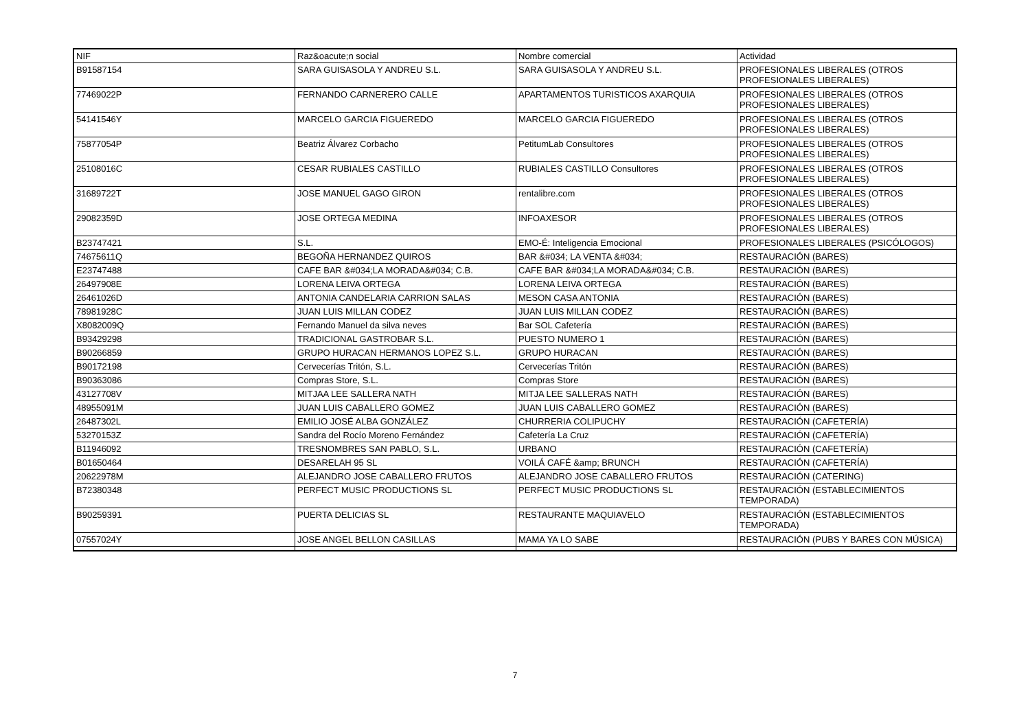| NIF | Raz&oacute;n social | Nombre comercial | Actividad |
| --- | --- | --- | --- |
| B91587154 | SARA GUISASOLA Y ANDREU S.L. | SARA GUISASOLA Y ANDREU S.L. | PROFESIONALES LIBERALES (OTROS PROFESIONALES LIBERALES) |
| 77469022P | FERNANDO CARNERERO CALLE | APARTAMENTOS TURISTICOS AXARQUIA | PROFESIONALES LIBERALES (OTROS PROFESIONALES LIBERALES) |
| 54141546Y | MARCELO GARCIA FIGUEREDO | MARCELO GARCIA FIGUEREDO | PROFESIONALES LIBERALES (OTROS PROFESIONALES LIBERALES) |
| 75877054P | Beatriz Álvarez Corbacho | PetitumLab Consultores | PROFESIONALES LIBERALES (OTROS PROFESIONALES LIBERALES) |
| 25108016C | CESAR RUBIALES CASTILLO | RUBIALES CASTILLO Consultores | PROFESIONALES LIBERALES (OTROS PROFESIONALES LIBERALES) |
| 31689722T | JOSE MANUEL GAGO GIRON | rentalibre.com | PROFESIONALES LIBERALES (OTROS PROFESIONALES LIBERALES) |
| 29082359D | JOSE ORTEGA MEDINA | INFOAXESOR | PROFESIONALES LIBERALES (OTROS PROFESIONALES LIBERALES) |
| B23747421 | S.L. | EMO-É: Inteligencia Emocional | PROFESIONALES LIBERALES (PSICÓLOGOS) |
| 74675611Q | BEGOÑA HERNANDEZ QUIROS | BAR &#034; LA VENTA &#034; | RESTAURACIÓN (BARES) |
| E23747488 | CAFE BAR &#034;LA MORADA&#034; C.B. | CAFE BAR &#034;LA MORADA&#034; C.B. | RESTAURACIÓN (BARES) |
| 26497908E | LORENA LEIVA ORTEGA | LORENA LEIVA ORTEGA | RESTAURACIÓN (BARES) |
| 26461026D | ANTONIA CANDELARIA CARRION SALAS | MESON CASA ANTONIA | RESTAURACIÓN (BARES) |
| 78981928C | JUAN LUIS MILLAN CODEZ | JUAN LUIS MILLAN CODEZ | RESTAURACIÓN (BARES) |
| X8082009Q | Fernando Manuel da silva neves | Bar SOL Cafetería | RESTAURACIÓN (BARES) |
| B93429298 | TRADICIONAL GASTROBAR S.L. | PUESTO NUMERO 1 | RESTAURACIÓN (BARES) |
| B90266859 | GRUPO HURACAN HERMANOS LOPEZ S.L. | GRUPO HURACAN | RESTAURACIÓN (BARES) |
| B90172198 | Cervecerías Tritón, S.L. | Cervecerías Tritón | RESTAURACIÓN (BARES) |
| B90363086 | Compras Store, S.L. | Compras Store | RESTAURACIÓN (BARES) |
| 43127708V | MITJAA LEE SALLERA NATH | MITJA LEE SALLERAS NATH | RESTAURACIÓN (BARES) |
| 48955091M | JUAN LUIS CABALLERO GOMEZ | JUAN LUIS CABALLERO GOMEZ | RESTAURACIÓN (BARES) |
| 26487302L | EMILIO JOSÉ ALBA GONZÁLEZ | CHURRERIA COLIPUCHY | RESTAURACIÓN (CAFETERÍA) |
| 53270153Z | Sandra del Rocío Moreno Fernández | Cafetería La Cruz | RESTAURACIÓN (CAFETERÍA) |
| B11946092 | TRESNOMBRES SAN PABLO, S.L. | URBANO | RESTAURACIÓN (CAFETERÍA) |
| B01650464 | DESARELAH 95 SL | VOILÁ CAFÉ &amp; BRUNCH | RESTAURACIÓN (CAFETERÍA) |
| 20622978M | ALEJANDRO JOSE CABALLERO FRUTOS | ALEJANDRO JOSE CABALLERO FRUTOS | RESTAURACIÓN (CATERING) |
| B72380348 | PERFECT MUSIC PRODUCTIONS SL | PERFECT MUSIC PRODUCTIONS SL | RESTAURACIÓN (ESTABLECIMIENTOS TEMPORADA) |
| B90259391 | PUERTA DELICIAS SL | RESTAURANTE MAQUIAVELO | RESTAURACIÓN (ESTABLECIMIENTOS TEMPORADA) |
| 07557024Y | JOSE ANGEL BELLON CASILLAS | MAMA YA LO SABE | RESTAURACIÓN (PUBS Y BARES CON MÚSICA) |
7